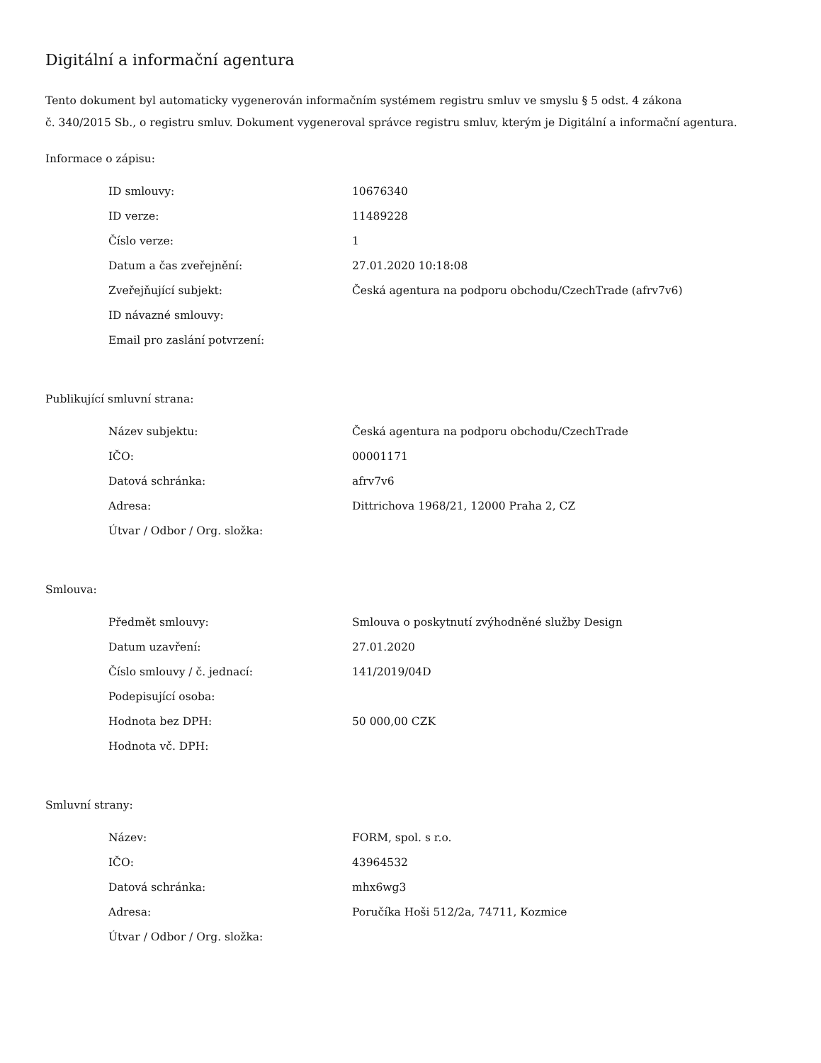Digitální a informační agentura
Tento dokument byl automaticky vygenerován informačním systémem registru smluv ve smyslu § 5 odst. 4 zákona
č. 340/2015 Sb., o registru smluv. Dokument vygeneroval správce registru smluv, kterým je Digitální a informační agentura.
Informace o zápisu:
| ID smlouvy: | 10676340 |
| ID verze: | 11489228 |
| Číslo verze: | 1 |
| Datum a čas zveřejnění: | 27.01.2020 10:18:08 |
| Zveřejňující subjekt: | Česká agentura na podporu obchodu/CzechTrade (afrv7v6) |
| ID návazné smlouvy: | |
| Email pro zaslání potvrzení: | |
Publikující smluvní strana:
| Název subjektu: | Česká agentura na podporu obchodu/CzechTrade |
| IČO: | 00001171 |
| Datová schránka: | afrv7v6 |
| Adresa: | Dittrichova 1968/21, 12000 Praha 2, CZ |
| Útvar / Odbor / Org. složka: | |
Smlouva:
| Předmět smlouvy: | Smlouva o poskytnutí zvýhodněné služby Design |
| Datum uzavření: | 27.01.2020 |
| Číslo smlouvy / č. jednací: | 141/2019/04D |
| Podepisující osoba: | |
| Hodnota bez DPH: | 50 000,00 CZK |
| Hodnota vč. DPH: | |
Smluvní strany:
| Název: | FORM, spol. s r.o. |
| IČO: | 43964532 |
| Datová schránka: | mhx6wg3 |
| Adresa: | Poručíka Hoši 512/2a, 74711, Kozmice |
| Útvar / Odbor / Org. složka: | |